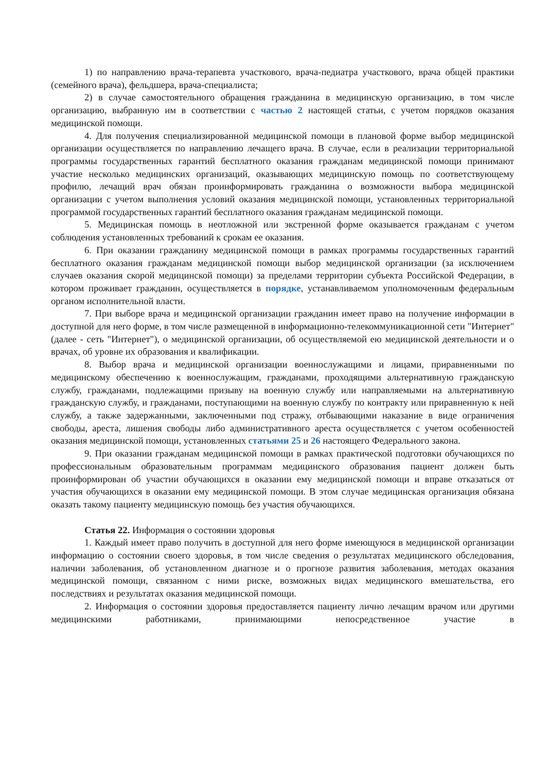1) по направлению врача-терапевта участкового, врача-педиатра участкового, врача общей практики (семейного врача), фельдшера, врача-специалиста;
2) в случае самостоятельного обращения гражданина в медицинскую организацию, в том числе организацию, выбранную им в соответствии с частью 2 настоящей статьи, с учетом порядков оказания медицинской помощи.
4. Для получения специализированной медицинской помощи в плановой форме выбор медицинской организации осуществляется по направлению лечащего врача. В случае, если в реализации территориальной программы государственных гарантий бесплатного оказания гражданам медицинской помощи принимают участие несколько медицинских организаций, оказывающих медицинскую помощь по соответствующему профилю, лечащий врач обязан проинформировать гражданина о возможности выбора медицинской организации с учетом выполнения условий оказания медицинской помощи, установленных территориальной программой государственных гарантий бесплатного оказания гражданам медицинской помощи.
5. Медицинская помощь в неотложной или экстренной форме оказывается гражданам с учетом соблюдения установленных требований к срокам ее оказания.
6. При оказании гражданину медицинской помощи в рамках программы государственных гарантий бесплатного оказания гражданам медицинской помощи выбор медицинской организации (за исключением случаев оказания скорой медицинской помощи) за пределами территории субъекта Российской Федерации, в котором проживает гражданин, осуществляется в порядке, устанавливаемом уполномоченным федеральным органом исполнительной власти.
7. При выборе врача и медицинской организации гражданин имеет право на получение информации в доступной для него форме, в том числе размещенной в информационно-телекоммуникационной сети "Интернет" (далее - сеть "Интернет"), о медицинской организации, об осуществляемой ею медицинской деятельности и о врачах, об уровне их образования и квалификации.
8. Выбор врача и медицинской организации военнослужащими и лицами, приравненными по медицинскому обеспечению к военнослужащим, гражданами, проходящими альтернативную гражданскую службу, гражданами, подлежащими призыву на военную службу или направляемыми на альтернативную гражданскую службу, и гражданами, поступающими на военную службу по контракту или приравненную к ней службу, а также задержанными, заключенными под стражу, отбывающими наказание в виде ограничения свободы, ареста, лишения свободы либо административного ареста осуществляется с учетом особенностей оказания медицинской помощи, установленных статьями 25 и 26 настоящего Федерального закона.
9. При оказании гражданам медицинской помощи в рамках практической подготовки обучающихся по профессиональным образовательным программам медицинского образования пациент должен быть проинформирован об участии обучающихся в оказании ему медицинской помощи и вправе отказаться от участия обучающихся в оказании ему медицинской помощи. В этом случае медицинская организация обязана оказать такому пациенту медицинскую помощь без участия обучающихся.
Статья 22. Информация о состоянии здоровья
1. Каждый имеет право получить в доступной для него форме имеющуюся в медицинской организации информацию о состоянии своего здоровья, в том числе сведения о результатах медицинского обследования, наличии заболевания, об установленном диагнозе и о прогнозе развития заболевания, методах оказания медицинской помощи, связанном с ними риске, возможных видах медицинского вмешательства, его последствиях и результатах оказания медицинской помощи.
2. Информация о состоянии здоровья предоставляется пациенту лично лечащим врачом или другими медицинскими работниками, принимающими непосредственное участие в